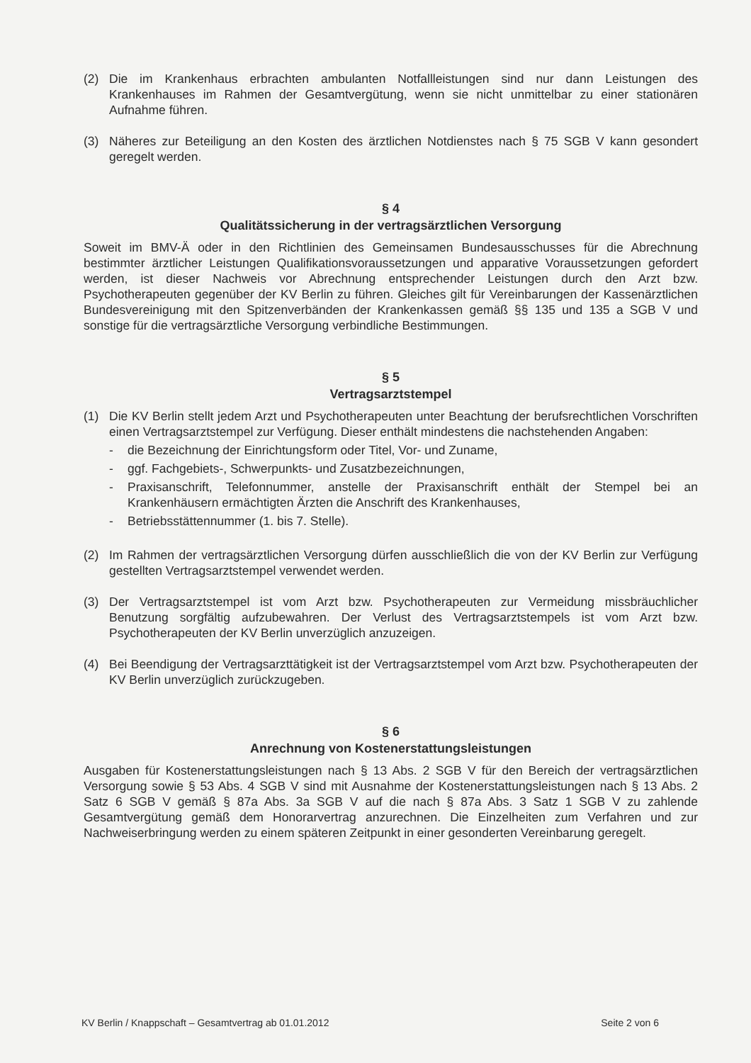(2) Die im Krankenhaus erbrachten ambulanten Notfallleistungen sind nur dann Leistungen des Krankenhauses im Rahmen der Gesamtvergütung, wenn sie nicht unmittelbar zu einer stationären Aufnahme führen.
(3) Näheres zur Beteiligung an den Kosten des ärztlichen Notdienstes nach § 75 SGB V kann gesondert geregelt werden.
§ 4
Qualitätssicherung in der vertragsärztlichen Versorgung
Soweit im BMV-Ä oder in den Richtlinien des Gemeinsamen Bundesausschusses für die Abrechnung bestimmter ärztlicher Leistungen Qualifikationsvoraussetzungen und apparative Voraussetzungen gefordert werden, ist dieser Nachweis vor Abrechnung entsprechender Leistungen durch den Arzt bzw. Psychotherapeuten gegenüber der KV Berlin zu führen. Gleiches gilt für Vereinbarungen der Kassenärztlichen Bundesvereinigung mit den Spitzenverbänden der Krankenkassen gemäß §§ 135 und 135 a SGB V und sonstige für die vertragsärztliche Versorgung verbindliche Bestimmungen.
§ 5
Vertragsarztstempel
(1) Die KV Berlin stellt jedem Arzt und Psychotherapeuten unter Beachtung der berufsrechtlichen Vorschriften einen Vertragsarztstempel zur Verfügung. Dieser enthält mindestens die nachstehenden Angaben:
- die Bezeichnung der Einrichtungsform oder Titel, Vor- und Zuname,
- ggf. Fachgebiets-, Schwerpunkts- und Zusatzbezeichnungen,
- Praxisanschrift, Telefonnummer, anstelle der Praxisanschrift enthält der Stempel bei an Krankenhäusern ermächtigten Ärzten die Anschrift des Krankenhauses,
- Betriebsstättennummer (1. bis 7. Stelle).
(2) Im Rahmen der vertragsärztlichen Versorgung dürfen ausschließlich die von der KV Berlin zur Verfügung gestellten Vertragsarztstempel verwendet werden.
(3) Der Vertragsarztstempel ist vom Arzt bzw. Psychotherapeuten zur Vermeidung missbräuchlicher Benutzung sorgfältig aufzubewahren. Der Verlust des Vertragsarztstempels ist vom Arzt bzw. Psychotherapeuten der KV Berlin unverzüglich anzuzeigen.
(4) Bei Beendigung der Vertragsarzttätigkeit ist der Vertragsarztstempel vom Arzt bzw. Psychotherapeuten der KV Berlin unverzüglich zurückzugeben.
§ 6
Anrechnung von Kostenerstattungsleistungen
Ausgaben für Kostenerstattungsleistungen nach § 13 Abs. 2 SGB V für den Bereich der vertragsärztlichen Versorgung sowie § 53 Abs. 4 SGB V sind mit Ausnahme der Kostenerstattungsleistungen nach § 13 Abs. 2 Satz 6 SGB V gemäß § 87a Abs. 3a SGB V auf die nach § 87a Abs. 3 Satz 1 SGB V zu zahlende Gesamtvergütung gemäß dem Honorarvertrag anzurechnen. Die Einzelheiten zum Verfahren und zur Nachweiserbringung werden zu einem späteren Zeitpunkt in einer gesonderten Vereinbarung geregelt.
KV Berlin / Knappschaft – Gesamtvertrag ab 01.01.2012 Seite 2 von 6